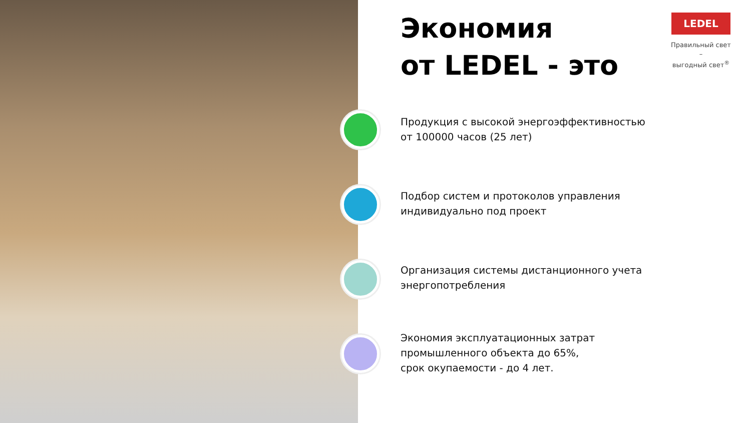Экономия
от LEDEL - это
Продукция с высокой энергоэффективностью
от 100000 часов (25 лет)
Подбор систем и протоколов управления
индивидуально под проект
Организация системы дистанционного учета
энергопотребления
Экономия эксплуатационных затрат
промышленного объекта до 65%,
срок окупаемости - до 4 лет.
LEDEL
Правильный свет –
выгодный свет<sup>®</sup>